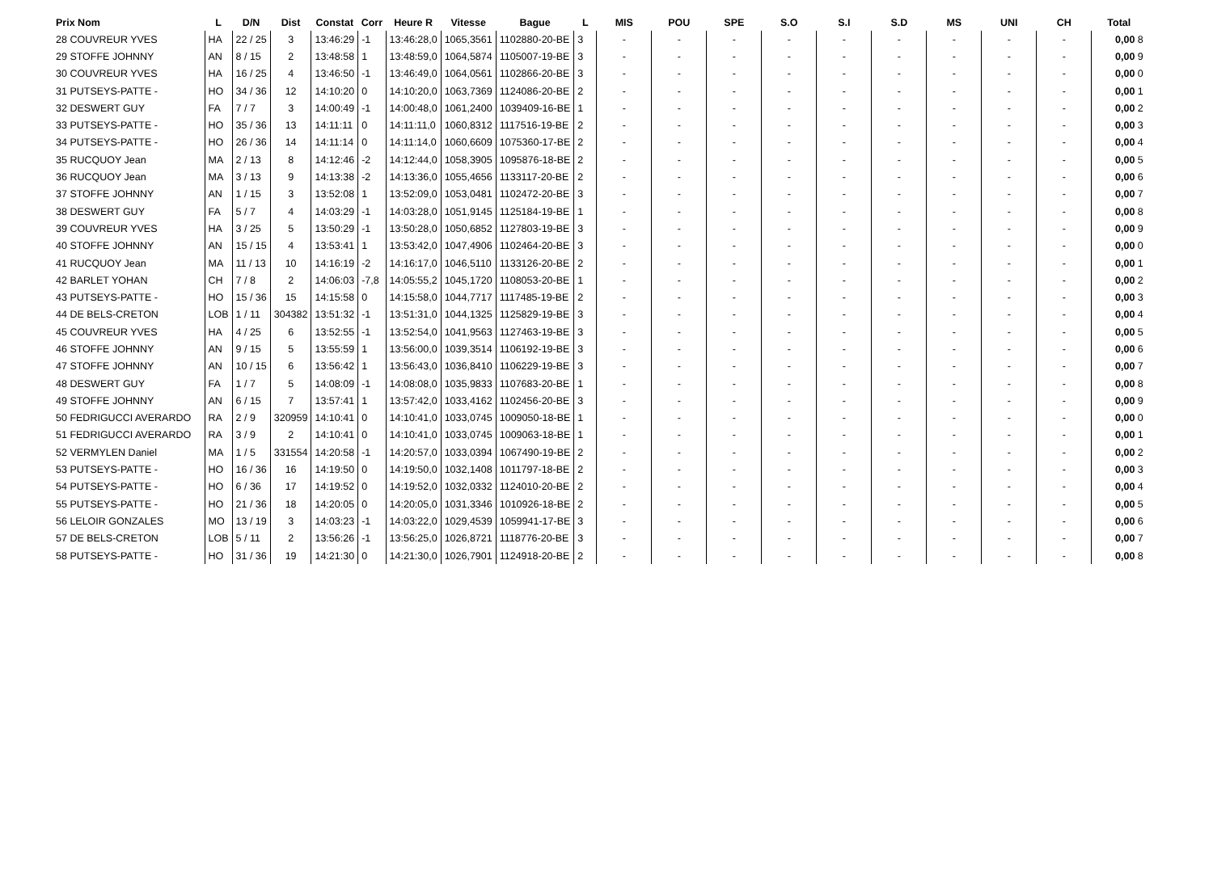| Prix Nom | L | D/N | Dist | Constat | Corr | Heure R | Vitesse | Bague | L | MIS | POU | SPE | S.O | S.I | S.D | MS | UNI | CH | Total |
| --- | --- | --- | --- | --- | --- | --- | --- | --- | --- | --- | --- | --- | --- | --- | --- | --- | --- | --- | --- |
| 28 COUVREUR YVES | HA | 22 / 25 | 3 | 13:46:29 | -1 | 13:46:28,0 | 1065,3561 | 1102880-20-BE | 3 | - | - | - | - | - | - | - | - | - | 0,00 8 |
| 29 STOFFE JOHNNY | AN | 8 / 15 | 2 | 13:48:58 | 1 | 13:48:59,0 | 1064,5874 | 1105007-19-BE | 3 | - | - | - | - | - | - | - | - | - | 0,00 9 |
| 30 COUVREUR YVES | HA | 16 / 25 | 4 | 13:46:50 | -1 | 13:46:49,0 | 1064,0561 | 1102866-20-BE | 3 | - | - | - | - | - | - | - | - | - | 0,00 0 |
| 31 PUTSEYS-PATTE - | HO | 34 / 36 | 12 | 14:10:20 | 0 | 14:10:20,0 | 1063,7369 | 1124086-20-BE | 2 | - | - | - | - | - | - | - | - | - | 0,00 1 |
| 32 DESWERT GUY | FA | 7 / 7 | 3 | 14:00:49 | -1 | 14:00:48,0 | 1061,2400 | 1039409-16-BE | 1 | - | - | - | - | - | - | - | - | - | 0,00 2 |
| 33 PUTSEYS-PATTE - | HO | 35 / 36 | 13 | 14:11:11 | 0 | 14:11:11,0 | 1060,8312 | 1117516-19-BE | 2 | - | - | - | - | - | - | - | - | - | 0,00 3 |
| 34 PUTSEYS-PATTE - | HO | 26 / 36 | 14 | 14:11:14 | 0 | 14:11:14,0 | 1060,6609 | 1075360-17-BE | 2 | - | - | - | - | - | - | - | - | - | 0,00 4 |
| 35 RUCQUOY Jean | MA | 2 / 13 | 8 | 14:12:46 | -2 | 14:12:44,0 | 1058,3905 | 1095876-18-BE | 2 | - | - | - | - | - | - | - | - | - | 0,00 5 |
| 36 RUCQUOY Jean | MA | 3 / 13 | 9 | 14:13:38 | -2 | 14:13:36,0 | 1055,4656 | 1133117-20-BE | 2 | - | - | - | - | - | - | - | - | - | 0,00 6 |
| 37 STOFFE JOHNNY | AN | 1 / 15 | 3 | 13:52:08 | 1 | 13:52:09,0 | 1053,0481 | 1102472-20-BE | 3 | - | - | - | - | - | - | - | - | - | 0,00 7 |
| 38 DESWERT GUY | FA | 5 / 7 | 4 | 14:03:29 | -1 | 14:03:28,0 | 1051,9145 | 1125184-19-BE | 1 | - | - | - | - | - | - | - | - | - | 0,00 8 |
| 39 COUVREUR YVES | HA | 3 / 25 | 5 | 13:50:29 | -1 | 13:50:28,0 | 1050,6852 | 1127803-19-BE | 3 | - | - | - | - | - | - | - | - | - | 0,00 9 |
| 40 STOFFE JOHNNY | AN | 15 / 15 | 4 | 13:53:41 | 1 | 13:53:42,0 | 1047,4906 | 1102464-20-BE | 3 | - | - | - | - | - | - | - | - | - | 0,00 0 |
| 41 RUCQUOY Jean | MA | 11 / 13 | 10 | 14:16:19 | -2 | 14:16:17,0 | 1046,5110 | 1133126-20-BE | 2 | - | - | - | - | - | - | - | - | - | 0,00 1 |
| 42 BARLET YOHAN | CH | 7 / 8 | 2 | 14:06:03 | -7,8 | 14:05:55,2 | 1045,1720 | 1108053-20-BE | 1 | - | - | - | - | - | - | - | - | - | 0,00 2 |
| 43 PUTSEYS-PATTE - | HO | 15 / 36 | 15 | 14:15:58 | 0 | 14:15:58,0 | 1044,7717 | 1117485-19-BE | 2 | - | - | - | - | - | - | - | - | - | 0,00 3 |
| 44 DE BELS-CRETON | LOB | 1 / 11 | 304382 | 13:51:32 | -1 | 13:51:31,0 | 1044,1325 | 1125829-19-BE | 3 | - | - | - | - | - | - | - | - | - | 0,00 4 |
| 45 COUVREUR YVES | HA | 4 / 25 | 6 | 13:52:55 | -1 | 13:52:54,0 | 1041,9563 | 1127463-19-BE | 3 | - | - | - | - | - | - | - | - | - | 0,00 5 |
| 46 STOFFE JOHNNY | AN | 9 / 15 | 5 | 13:55:59 | 1 | 13:56:00,0 | 1039,3514 | 1106192-19-BE | 3 | - | - | - | - | - | - | - | - | - | 0,00 6 |
| 47 STOFFE JOHNNY | AN | 10 / 15 | 6 | 13:56:42 | 1 | 13:56:43,0 | 1036,8410 | 1106229-19-BE | 3 | - | - | - | - | - | - | - | - | - | 0,00 7 |
| 48 DESWERT GUY | FA | 1 / 7 | 5 | 14:08:09 | -1 | 14:08:08,0 | 1035,9833 | 1107683-20-BE | 1 | - | - | - | - | - | - | - | - | - | 0,00 8 |
| 49 STOFFE JOHNNY | AN | 6 / 15 | 7 | 13:57:41 | 1 | 13:57:42,0 | 1033,4162 | 1102456-20-BE | 3 | - | - | - | - | - | - | - | - | - | 0,00 9 |
| 50 FEDRIGUCCI AVERARDO | RA | 2 / 9 | 320959 | 14:10:41 | 0 | 14:10:41,0 | 1033,0745 | 1009050-18-BE | 1 | - | - | - | - | - | - | - | - | - | 0,00 0 |
| 51 FEDRIGUCCI AVERARDO | RA | 3 / 9 | 2 | 14:10:41 | 0 | 14:10:41,0 | 1033,0745 | 1009063-18-BE | 1 | - | - | - | - | - | - | - | - | - | 0,00 1 |
| 52 VERMYLEN Daniel | MA | 1 / 5 | 331554 | 14:20:58 | -1 | 14:20:57,0 | 1033,0394 | 1067490-19-BE | 2 | - | - | - | - | - | - | - | - | - | 0,00 2 |
| 53 PUTSEYS-PATTE - | HO | 16 / 36 | 16 | 14:19:50 | 0 | 14:19:50,0 | 1032,1408 | 1011797-18-BE | 2 | - | - | - | - | - | - | - | - | - | 0,00 3 |
| 54 PUTSEYS-PATTE - | HO | 6 / 36 | 17 | 14:19:52 | 0 | 14:19:52,0 | 1032,0332 | 1124010-20-BE | 2 | - | - | - | - | - | - | - | - | - | 0,00 4 |
| 55 PUTSEYS-PATTE - | HO | 21 / 36 | 18 | 14:20:05 | 0 | 14:20:05,0 | 1031,3346 | 1010926-18-BE | 2 | - | - | - | - | - | - | - | - | - | 0,00 5 |
| 56 LELOIR GONZALES | MO | 13 / 19 | 3 | 14:03:23 | -1 | 14:03:22,0 | 1029,4539 | 1059941-17-BE | 3 | - | - | - | - | - | - | - | - | - | 0,00 6 |
| 57 DE BELS-CRETON | LOB | 5 / 11 | 2 | 13:56:26 | -1 | 13:56:25,0 | 1026,8721 | 1118776-20-BE | 3 | - | - | - | - | - | - | - | - | - | 0,00 7 |
| 58 PUTSEYS-PATTE - | HO | 31 / 36 | 19 | 14:21:30 | 0 | 14:21:30,0 | 1026,7901 | 1124918-20-BE | 2 | - | - | - | - | - | - | - | - | - | 0,00 8 |